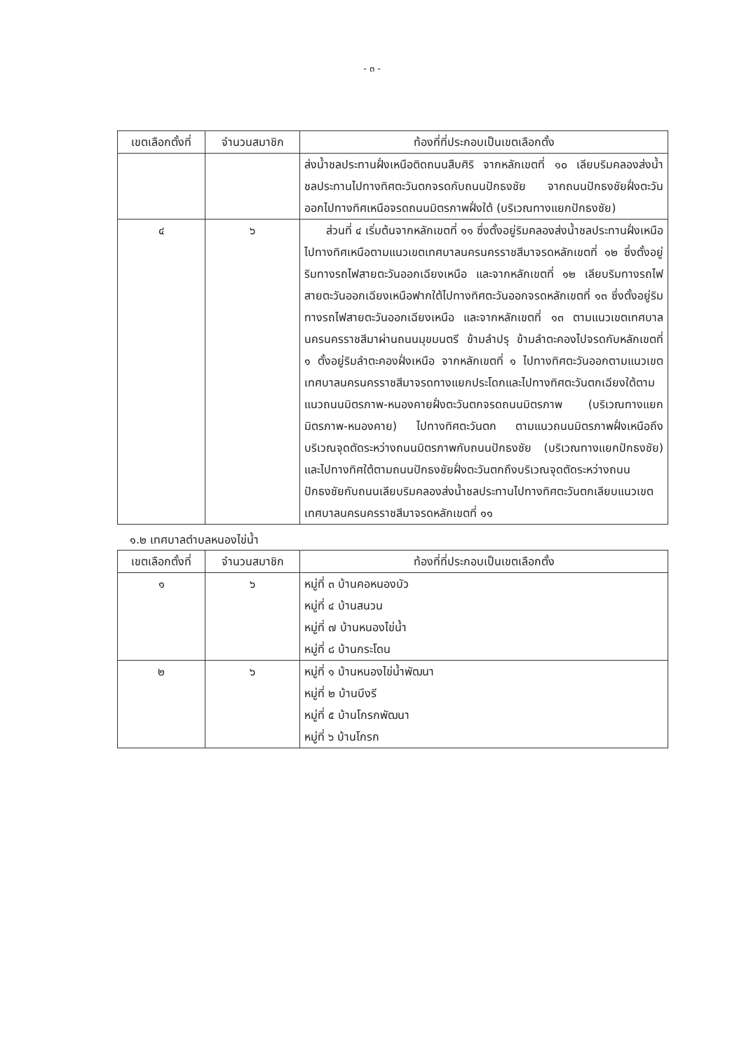- ๓ -
| เขตเลือกตั้งที่ | จำนวนสมาชิก | ท้องที่ที่ประกอบเป็นเขตเลือกตั้ง |
| --- | --- | --- |
| | | ส่งน้ำชลประทานฝั่งเหนือติดถนนสืบศิริ จากหลักเขตที่ ๑๐ เลียบริมคลองส่งน้ำชลประทานไปทางทิศตะวันตกจรดกับถนนปักธงชัย จากถนนปักธงชัยฝั่งตะวันออกไปทางทิศเหนือจรดถนนมิตรภาพฝั่งใต้ (บริเวณทางแยกปักธงชัย) |
| ๔ | ๖ | ส่วนที่ ๔ เริ่มต้นจากหลักเขตที่ ๑๑ ซึ่งตั้งอยู่ริมคลองส่งน้ำชลประทานฝั่งเหนือ ไปทางทิศเหนือตามแนวเขตเทศบาลนครนครราชสีมาจรดหลักเขตที่ ๑๒ ซึ่งตั้งอยู่ริมทางรถไฟสายตะวันออกเฉียงเหนือ และจากหลักเขตที่ ๑๒ เลียบริมทางรถไฟสายตะวันออกเฉียงเหนือฟากใต้ไปทางทิศตะวันออกจรดหลักเขตที่ ๑๓ ซึ่งตั้งอยู่ริมทางรถไฟสายตะวันออกเฉียงเหนือ และจากหลักเขตที่ ๑๓ ตามแนวเขตเทศบาลนครนครราชสีมาผ่านถนนมุขมนตรี ข้ามลำปรุ ข้ามลำตะคองไปจรดกับหลักเขตที่ ๑ ตั้งอยู่ริมลำตะคองฝั่งเหนือ จากหลักเขตที่ ๑ ไปทางทิศตะวันออกตามแนวเขตเทศบาลนครนครราชสีมาจรดทางแยกประโดกและไปทางทิศตะวันตกเฉียงใต้ตามแนวถนนมิตรภาพ-หนองคายฝั่งตะวันตกจรดถนนมิตรภาพ (บริเวณทางแยกมิตรภาพ-หนองคาย) ไปทางทิศตะวันตก ตามแนวถนนมิตรภาพฝั่งเหนือถึงบริเวณจุดตัดระหว่างถนนมิตรภาพกับถนนปักธงชัย (บริเวณทางแยกปักธงชัย) และไปทางทิศใต้ตามถนนปักธงชัยฝั่งตะวันตกถึงบริเวณจุดตัดระหว่างถนนปักธงชัยกับถนนเลียบริมคลองส่งน้ำชลประทานไปทางทิศตะวันตกเลียบแนวเขตเทศบาลนครนครราชสีมาจรดหลักเขตที่ ๑๑ |
๑.๒ เทศบาลตำบลหนองไข่น้ำ
| เขตเลือกตั้งที่ | จำนวนสมาชิก | ท้องที่ที่ประกอบเป็นเขตเลือกตั้ง |
| --- | --- | --- |
| ๑ | ๖ | หมู่ที่ ๓ บ้านคอหนองบัว หมู่ที่ ๔ บ้านสนวน หมู่ที่ ๗ บ้านหนองไข่น้ำ หมู่ที่ ๘ บ้านกระโดน |
| ๒ | ๖ | หมู่ที่ ๑ บ้านหนองไข่น้ำพัฒนา หมู่ที่ ๒ บ้านบึงรี หมู่ที่ ๕ บ้านโกรกพัฒนา หมู่ที่ ๖ บ้านโกรก |